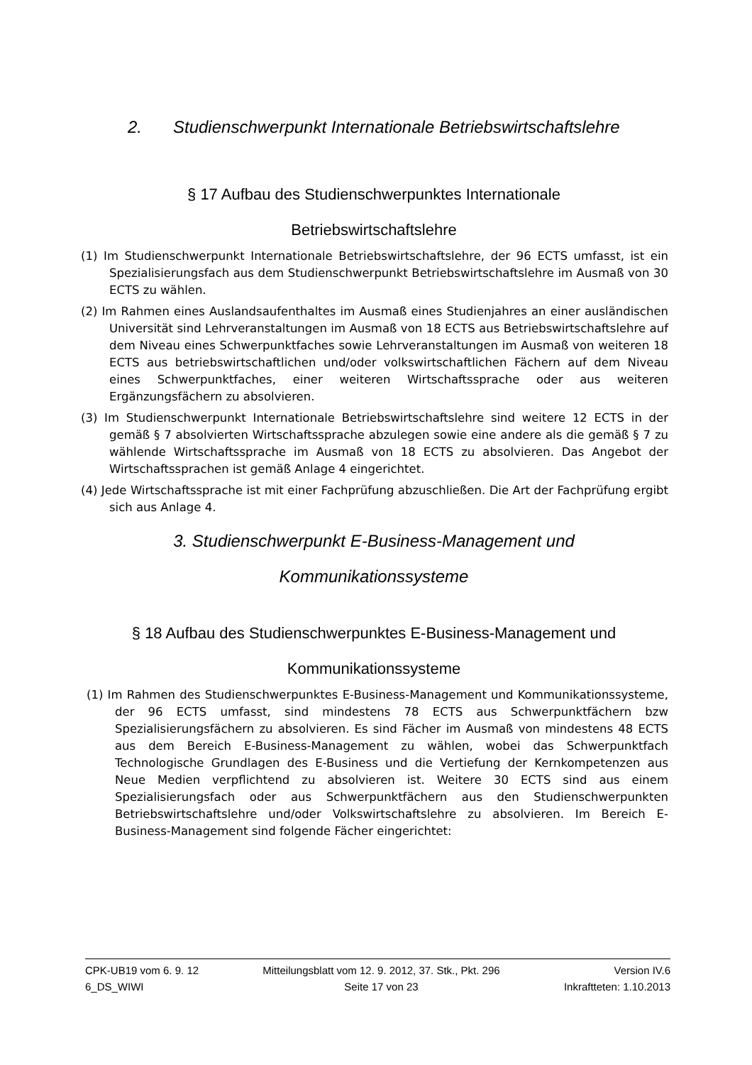2. Studienschwerpunkt Internationale Betriebswirtschaftslehre
§ 17 Aufbau des Studienschwerpunktes Internationale
Betriebswirtschaftslehre
(1) Im Studienschwerpunkt Internationale Betriebswirtschaftslehre, der 96 ECTS umfasst, ist ein Spezialisierungsfach aus dem Studienschwerpunkt Betriebswirtschaftslehre im Ausmaß von 30 ECTS zu wählen.
(2) Im Rahmen eines Auslandsaufenthaltes im Ausmaß eines Studienjahres an einer ausländischen Universität sind Lehrveranstaltungen im Ausmaß von 18 ECTS aus Betriebswirtschaftslehre auf dem Niveau eines Schwerpunktfaches sowie Lehrveranstaltungen im Ausmaß von weiteren 18 ECTS aus betriebswirtschaftlichen und/oder volkswirtschaftlichen Fächern auf dem Niveau eines Schwerpunktfaches, einer weiteren Wirtschaftssprache oder aus weiteren Ergänzungsfächern zu absolvieren.
(3) Im Studienschwerpunkt Internationale Betriebswirtschaftslehre sind weitere 12 ECTS in der gemäß § 7 absolvierten Wirtschaftssprache abzulegen sowie eine andere als die gemäß § 7 zu wählende Wirtschaftssprache im Ausmaß von 18 ECTS zu absolvieren. Das Angebot der Wirtschaftssprachen ist gemäß Anlage 4 eingerichtet.
(4) Jede Wirtschaftssprache ist mit einer Fachprüfung abzuschließen. Die Art der Fachprüfung ergibt sich aus Anlage 4.
3. Studienschwerpunkt E-Business-Management und
Kommunikationssysteme
§ 18 Aufbau des Studienschwerpunktes E-Business-Management und
Kommunikationssysteme
(1) Im Rahmen des Studienschwerpunktes E-Business-Management und Kommuni­kationssysteme, der 96 ECTS umfasst, sind mindestens 78 ECTS aus Schwer­punktfächern bzw Spezialisierungsfächern zu absolvieren. Es sind Fächer im Ausmaß von mindestens 48 ECTS aus dem Bereich E-Business-Management zu wählen, wobei das Schwerpunktfach Technologische Grundlagen des E-Business und die Vertiefung der Kernkompetenzen aus Neue Medien verpflichtend zu absolvieren ist. Weitere 30 ECTS sind aus einem Spezialisierungsfach oder aus Schwerpunktfächern aus den Studienschwerpunkten Betriebswirtschaftslehre und/oder Volkswirtschaftslehre zu absolvieren. Im Bereich E-Business-Management sind folgende Fächer eingerichtet:
CPK-UB19 vom 6. 9. 12
6_DS_WIWI
Mitteilungsblatt vom 12. 9. 2012, 37. Stk., Pkt. 296
Seite 17 von 23
Version IV.6
Inkraftteten: 1.10.2013